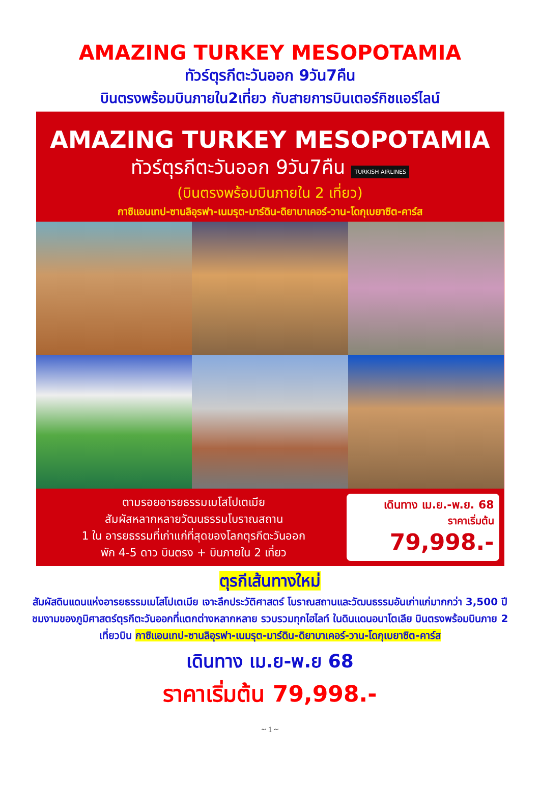AMAZING TURKEY MESOPOTAMIA
ทัวร์ตุรกีตะวันออก 9วัน7คืน
บินตรงพร้อมบินภายใน2เที่ยว กับสายการบินเตอร์กิชแอร์ไลน์
AMAZING TURKEY MESOPOTAMIA
ทัวร์ตุรกีตะวันออก 9วัน7คืน TURKISH AIRLINES
(บินตรงพร้อมบินภายใน 2 เที่ยว)
กาซิแอนเทป-ซานลิอุรฟา-เนมรุต-มาร์ดิน-ดิยาบาเคอร์-วาน-โดกุเบยาซิต-คาร์ส
ตามรอยอารยธรรมเมโสโปเตเมีย
สัมผัสหลากหลายวัฒนธรรมโบราณสถาน
1 ใน อารยธรรมที่เก่าแก่ที่สุดของโลกตุรกีตะวันออก
พัก 4-5 ดาว บินตรง + บินภายใน 2 เที่ยว
เดินทาง เม.ย.-พ.ย. 68
ราคาเริ่มต้น
79,998.-
ตุรกีเส้นทางใหม่
สัมผัสดินแดนแห่งอารยธรรมเมโสโปเตเมีย เจาะลึกประวัติศาสตร์ โบราณสถานและวัฒนธรรมอันเก่าแก่มากกว่า 3,500 ปี ชมงามของภูมิศาสตร์ตุรกีตะวันออกที่แตกต่างหลากหลาย รวบรวมทุกไฮไลท์ ในดินแดนอนาโตเลีย บินตรงพร้อมบินภาย 2 เที่ยวบิน กาซิแอนเทป-ซานลิอุรฟา-เนมรุต-มาร์ดิน-ดิยาบาเคอร์-วาน-โดกุเบยาซิต-คาร์ส
เดินทาง เม.ย-พ.ย 68
ราคาเริ่มต้น 79,998.-
~ 1 ~